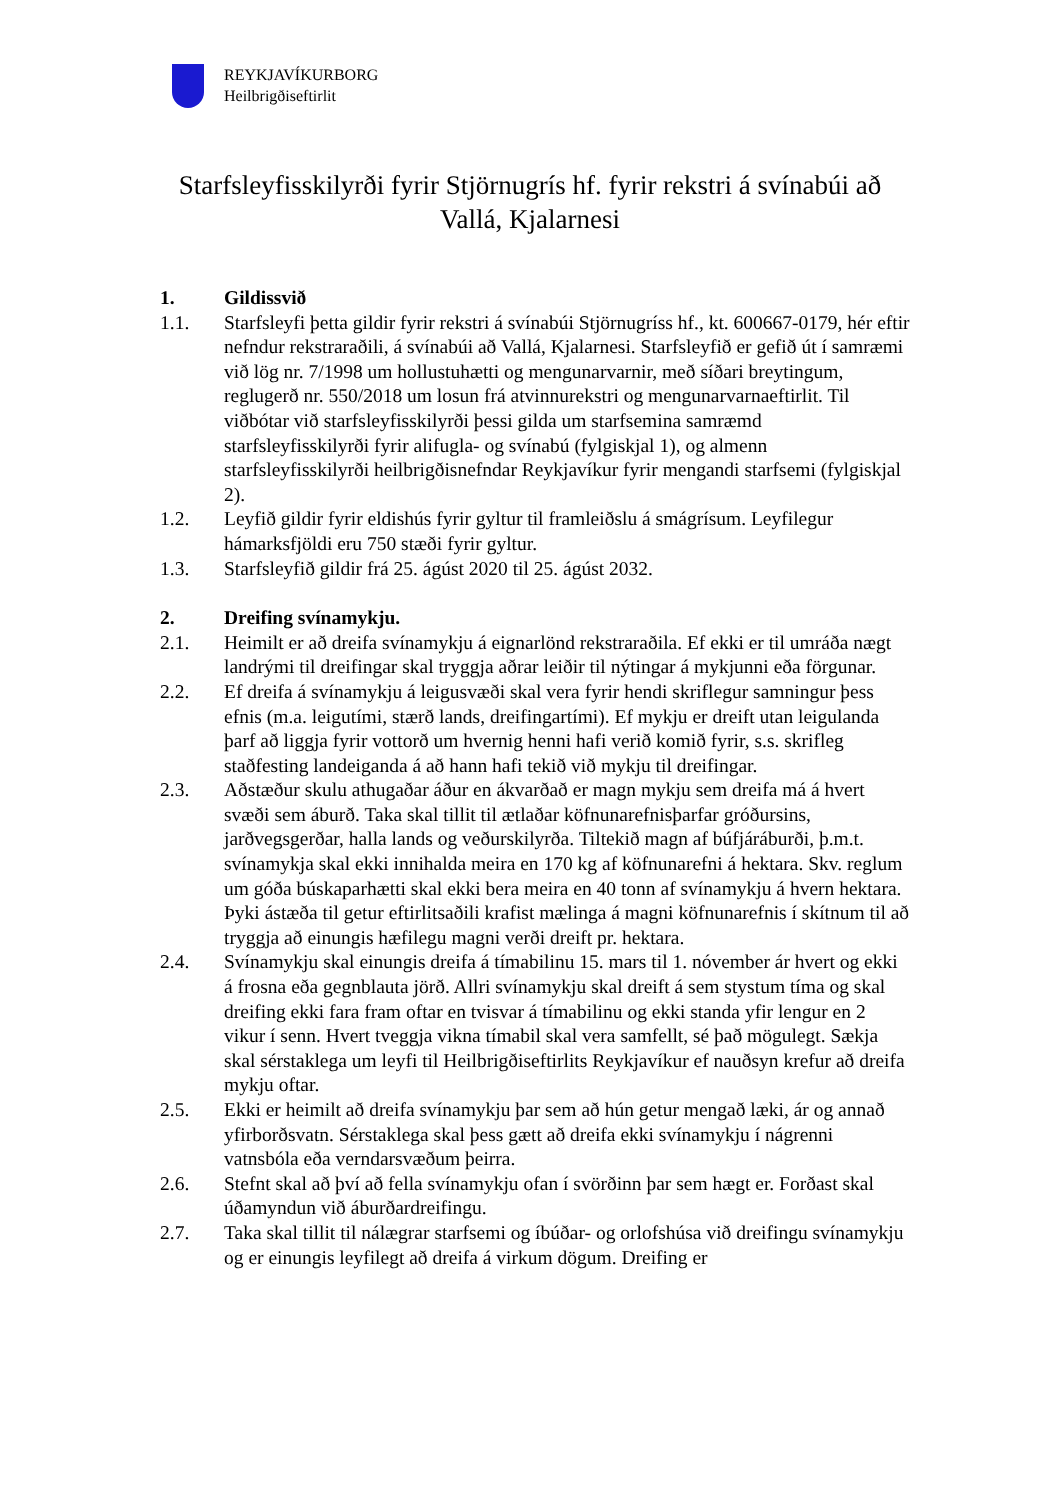REYKJAVÍKURBORG
Heilbrigðiseftirlit
Starfsleyfisskilyrði fyrir Stjörnugrís hf. fyrir rekstri á svínabúi að Vallá, Kjalarnesi
1. Gildissvið
1.1. Starfsleyfi þetta gildir fyrir rekstri á svínabúi Stjörnugríss hf., kt. 600667-0179, hér eftir nefndur rekstraraðili, á svínabúi að Vallá, Kjalarnesi. Starfsleyfið er gefið út í samræmi við lög nr. 7/1998 um hollustuhætti og mengunarvarnir, með síðari breytingum, reglugerð nr. 550/2018 um losun frá atvinnurekstri og mengunarvarnaeftirlit. Til viðbótar við starfsleyfisskilyrði þessi gilda um starfsemina samræmd starfsleyfisskilyrði fyrir alifugla- og svínabú (fylgiskjal 1), og almenn starfsleyfisskilyrði heilbrigðisnefndar Reykjavíkur fyrir mengandi starfsemi (fylgiskjal 2).
1.2. Leyfið gildir fyrir eldishús fyrir gyltur til framleiðslu á smágrísum. Leyfilegur hámarksfjöldi eru 750 stæði fyrir gyltur.
1.3. Starfsleyfið gildir frá 25. ágúst 2020 til 25. ágúst 2032.
2. Dreifing svínamykju.
2.1. Heimilt er að dreifa svínamykju á eignarlönd rekstraraðila. Ef ekki er til umráða nægt landrými til dreifingar skal tryggja aðrar leiðir til nýtingar á mykjunni eða förgunar.
2.2. Ef dreifa á svínamykju á leigusvæði skal vera fyrir hendi skriflegur samningur þess efnis (m.a. leigutími, stærð lands, dreifingartími). Ef mykju er dreift utan leigulanda þarf að liggja fyrir vottorð um hvernig henni hafi verið komið fyrir, s.s. skrifleg staðfesting landeiganda á að hann hafi tekið við mykju til dreifingar.
2.3. Aðstæður skulu athugaðar áður en ákvarðað er magn mykju sem dreifa má á hvert svæði sem áburð. Taka skal tillit til ætlaðar köfnunarefnisþarfar gróðursins, jarðvegsgerðar, halla lands og veðurskilyrða. Tiltekið magn af búfjáráburði, þ.m.t. svínamykja skal ekki innihalda meira en 170 kg af köfnunarefni á hektara. Skv. reglum um góða búskaparhætti skal ekki bera meira en 40 tonn af svínamykju á hvern hektara. Þyki ástæða til getur eftirlitsaðili krafist mælinga á magni köfnunarefnis í skítnum til að tryggja að einungis hæfilegu magni verði dreift pr. hektara.
2.4. Svínamykju skal einungis dreifa á tímabilinu 15. mars til 1. nóvember ár hvert og ekki á frosna eða gegnblauta jörð. Allri svínamykju skal dreift á sem stystum tíma og skal dreifing ekki fara fram oftar en tvisvar á tímabilinu og ekki standa yfir lengur en 2 vikur í senn. Hvert tveggja vikna tímabil skal vera samfellt, sé það mögulegt. Sækja skal sérstaklega um leyfi til Heilbrigðiseftirlits Reykjavíkur ef nauðsyn krefur að dreifa mykju oftar.
2.5. Ekki er heimilt að dreifa svínamykju þar sem að hún getur mengað læki, ár og annað yfirborðsvatn. Sérstaklega skal þess gætt að dreifa ekki svínamykju í nágrenni vatnsbóla eða verndarsvæðum þeirra.
2.6. Stefnt skal að því að fella svínamykju ofan í svörðinn þar sem hægt er. Forðast skal úðamyndun við áburðardreifingu.
2.7. Taka skal tillit til nálægrar starfsemi og íbúðar- og orlofshúsa við dreifingu svínamykju og er einungis leyfilegt að dreifa á virkum dögum. Dreifing er